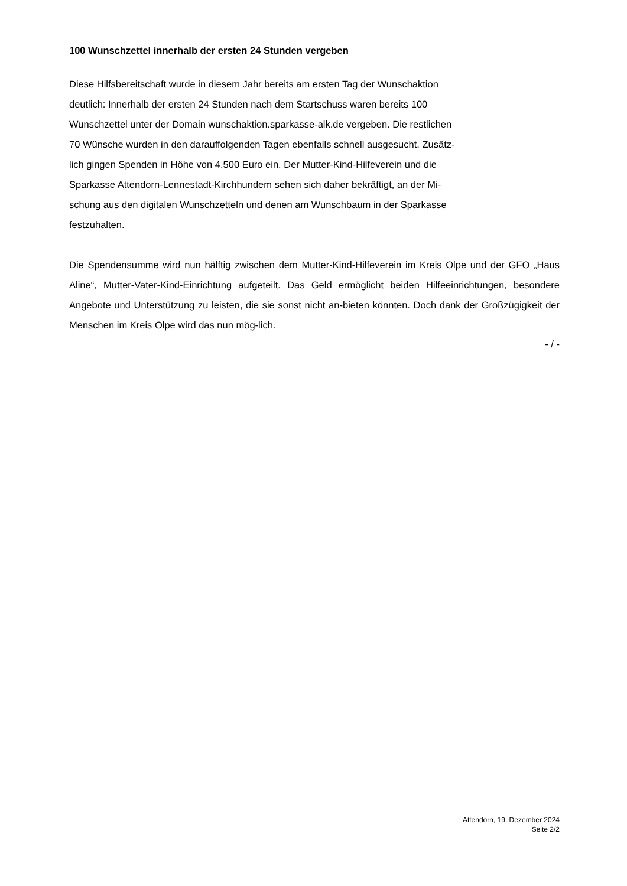100 Wunschzettel innerhalb der ersten 24 Stunden vergeben
Diese Hilfsbereitschaft wurde in diesem Jahr bereits am ersten Tag der Wunschaktion
deutlich: Innerhalb der ersten 24 Stunden nach dem Startschuss waren bereits 100
Wunschzettel unter der Domain wunschaktion.sparkasse-alk.de vergeben. Die restlichen
70 Wünsche wurden in den darauffolgenden Tagen ebenfalls schnell ausgesucht. Zusätz-
lich gingen Spenden in Höhe von 4.500 Euro ein. Der Mutter-Kind-Hilfeverein und die
Sparkasse Attendorn-Lennestadt-Kirchhundem sehen sich daher bekräftigt, an der Mi-
schung aus den digitalen Wunschzetteln und denen am Wunschbaum in der Sparkasse
festzuhalten.
Die Spendensumme wird nun hälftig zwischen dem Mutter-Kind-Hilfeverein im Kreis Olpe und der GFO „Haus Aline“, Mutter-Vater-Kind-Einrichtung aufgeteilt. Das Geld ermöglicht beiden Hilfeeinrichtungen, besondere Angebote und Unterstützung zu leisten, die sie sonst nicht an-bieten könnten. Doch dank der Großzügigkeit der Menschen im Kreis Olpe wird das nun mög-lich.
- / -
Attendorn, 19. Dezember 2024
Seite 2/2